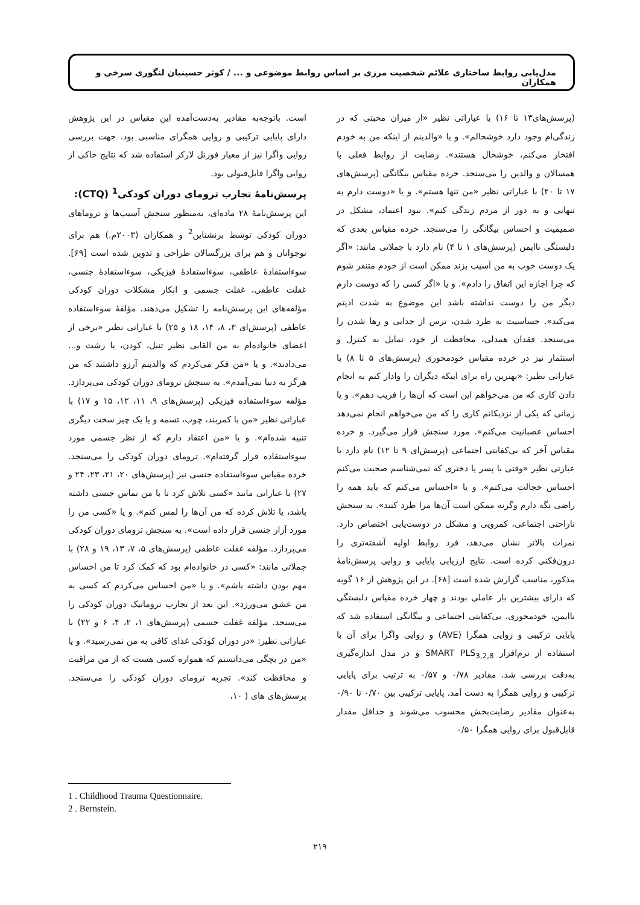مدل‌یابی روابط ساختاری علائم شخصیت مرزی بر اساس روابط موضوعی و ... / کوثر حسینیان لنگوری سرخی و همکاران
(پرسش‌های۱۳ تا ۱۶) با عباراتی نظیر «از میزان محبتی که در زندگی‌ام وجود دارد خوشحالم». و یا «والدینم از اینکه من به خودم افتخار می‌کنم، خوشحال هستند». رضایت از روابط فعلی با همسالان و والدین را می‌سنجد. خرده مقیاس بیگانگی (پرسش‌های ۱۷ تا ۲۰) با عباراتی نظیر «من تنها هستم». و یا «دوست دارم به تنهایی و به دور از مردم زندگی کنم». نبود اعتماد، مشکل در صمیمیت و احساس بیگانگی را می‌سنجد. خرده مقیاس بعدی که دلبستگی ناایمن (پرسش‌های ۱ تا ۴) نام دارد با جملاتی مانند: «اگر یک دوست خوب به من آسیب بزند ممکن است از خودم متنفر شوم که چرا اجازه این اتفاق را دادم». و یا «اگر کسی را که دوست دارم دیگر من را دوست نداشته باشد این موضوع به شدت اذیتم می‌کند». حساسیت به طرد شدن، ترس از جدایی و رها شدن را می‌سنجد. فقدان همدلی، محافظت از خود، تمایل به کنترل و استثمار نیز در خرده مقیاس خودمحوری (پرسش‌های ۵ تا ۸) با عباراتی نظیر: «بهترین راه برای اینکه دیگران را وادار کنم به انجام دادن کاری که من می‌خواهم این است که آن‌ها را فریب دهم». و یا زمانی که یکی از نزدیکانم کاری را که من می‌خواهم انجام نمی‌دهد احساس عصبانیت می‌کنم». مورد سنجش قرار می‌گیرد. و خرده مقیاس آخر که بی‌کفایتی اجتماعی (پرسش‌ای ۹ تا ۱۲) نام دارد با عبارتی نظیر «وقتی با پسر یا دختری که نمی‌شناسم صحبت می‌کنم احساس خجالت می‌کنم». و یا «احساس می‌کنم که باید همه را راضی نگه دارم وگرنه ممکن است آن‌ها مرا طرد کنند». به سنجش ناراحتی اجتماعی، کمرویی و مشکل در دوست‌یابی اختصاص دارد. نمرات بالاتر نشان می‌دهد، فرد روابط اولیه آشفته‌تری را درون‌فکنی کرده است. نتایج ارزیابی پایایی و روایی پرسش‌نامهٔ مذکور، مناسب گزارش شده است [۶۸]. در این پژوهش از ۱۶ گویه که دارای بیشترین بار عاملی بودند و چهار خرده مقیاس دلبستگی ناایمن، خودمحوری، بی‌کفایتی اجتماعی و بیگانگی استفاده شد که پایایی ترکیبی و روایی همگرا (AVE) و روایی واگرا برای آن با استفاده از نرم‌افزار SMART PLS<sub>3,2,8</sub> و در مدل اندازه‌گیری به‌دقت بررسی شد. مقادیر ۰/۷۸ و ۰/۵۷ به ترتیب برای پایایی ترکیبی و روایی همگرا به دست آمد. پایایی ترکیبی بین ۰/۷۰ تا ۰/۹۰ به‌عنوان مقادیر رضایت‌بخش محسوب می‌شوند و حداقل مقدار قابل‌قبول برای روایی همگرا ۰/۵۰
است. باتوجه‌به مقادیر به‌دست‌آمده این مقیاس در این پژوهش دارای پایایی ترکیبی و روایی همگرای مناسبی بود. جهت بررسی روایی واگرا نیز از معیار فورنل لارکر استفاده شد که نتایج حاکی از روایی واگرا قابل‌قبولی بود.
پرسش‌نامهٔ تجارب ترومای دوران کودکی<sup>1</sup> (CTQ):
این پرسش‌نامهٔ ۲۸ ماده‌ای، به‌منظور سنجش آسیب‌ها و تروماهای دوران کودکی توسط برنشتاین<sup>2</sup> و همکاران (۲۰۰۳م.) هم برای نوجوانان و هم برای بزرگسالان طراحی و تدوین شده است [۶۹]. سوءاستفادهٔ عاطفی، سوءاستفادهٔ فیزیکی، سوءاستفادهٔ جنسی، غفلت عاطفی، غفلت جسمی و انکار مشکلات دوران کودکی مؤلفه‌های این پرسش‌نامه را تشکیل می‌دهند. مؤلفهٔ سوءاستفاده عاطفی (پرسش‌ای ۳، ۸، ۱۴، ۱۸ و ۲۵) با عباراتی نظیر «برخی از اعضای خانواده‌ام به من القابی نظیر تنبل، کودن، یا زشت و... می‌دادند». و یا «من فکر می‌کردم که والدینم آرزو داشتند که من هرگز به دنیا نمی‌آمدم». به سنجش ترومای دوران کودکی می‌پردازد. مؤلفه سوءاستفاده فیزیکی (پرسش‌های ۹، ۱۱، ۱۲، ۱۵ و ۱۷) با عباراتی نظیر «من با کمربند، چوب، تسمه و یا یک چیز سخت دیگری تنبیه شده‌ام». و یا «من اعتقاد دارم که از نظر جسمی مورد سوءاستفاده قرار گرفته‌ام». ترومای دوران کودکی را می‌سنجد. خرده مقیاس سوءاستفاده جنسی نیز (پرسش‌های ۲۰، ۲۱، ۲۳، ۲۴ و ۲۷) با عباراتی مانند «کسی تلاش کرد تا با من تماس جنسی داشته باشد، یا تلاش کرده که من آن‌ها را لمس کنم». و یا «کسی من را مورد آزار جنسی قرار داده است». به سنجش ترومای دوران کودکی می‌پردازد. مؤلفه غفلت عاطفی (پرسش‌های ۵، ۷، ۱۳، ۱۹ و ۲۸) با جملاتی مانند: «کسی در خانواده‌ام بود که کمک کرد تا من احساس مهم بودن داشته باشم». و یا «من احساس می‌کردم که کسی به من عشق می‌ورزد». این بعد از تجارب تروماتیک دوران کودکی را می‌سنجد. مؤلفه غفلت جسمی (پرسش‌های ۱، ۲، ۴، ۶ و ۲۲) با عباراتی نظیر: «در دوران کودکی غذای کافی به من نمی‌رسید». و یا «من در بچگی می‌دانستم که همواره کسی هست که از من مراقبت و محافظت کند». تجربه ترومای دوران کودکی را می‌سنجد. پرسش‌های‌ های ( ۱۰،
1 . Childhood Trauma Questionnaire.
2 . Bernstein.
۲۱۹